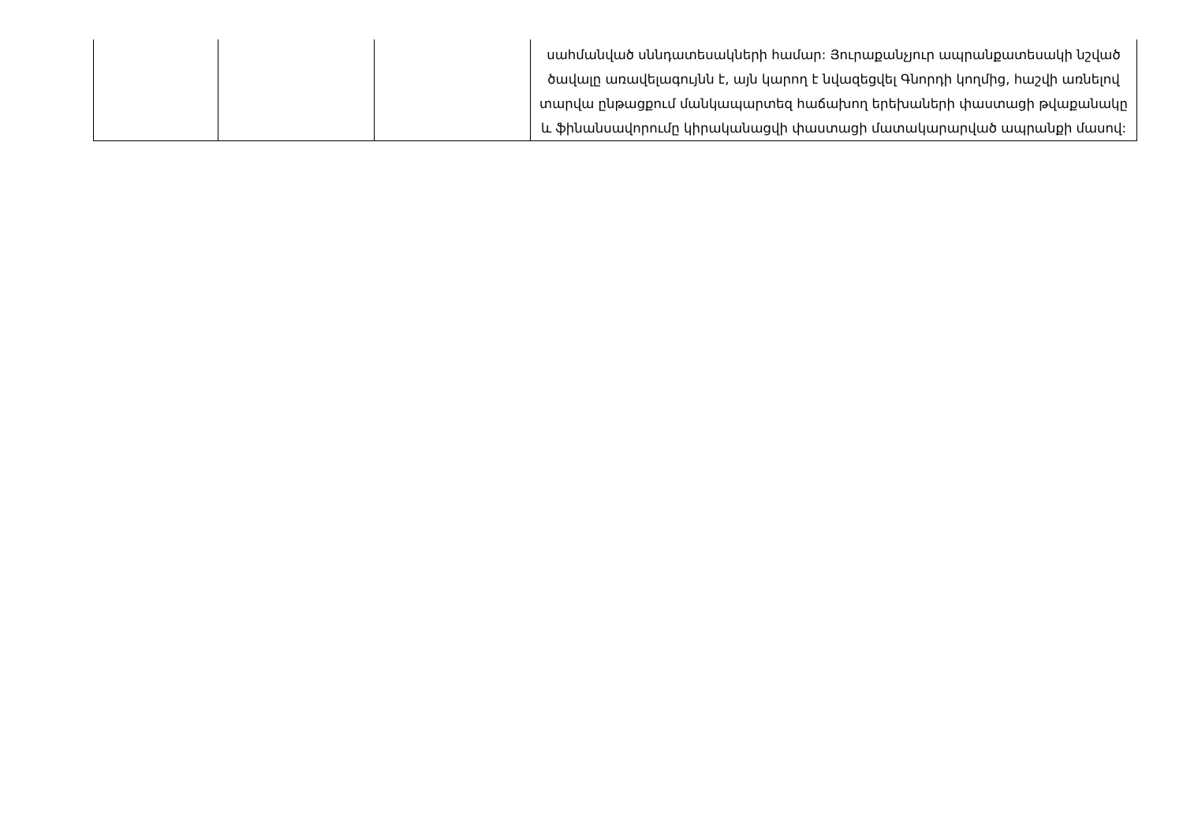| | | | սահմանված սննդատեսակների համար: Յուրաքանչյուր ապրանքատեսակի նշված ծավալը առավելագույնն է, այն կարող է նվազեցվել Գնորդի կողմից, հաշվի առնելով տարվա ընթացքում մանկապարտեզ հաճախող երեխաների փաստացի թվաքանակը և ֆինանսավորումը կիրականացվի փաստացի մատակարարված ապրանքի մասով: |